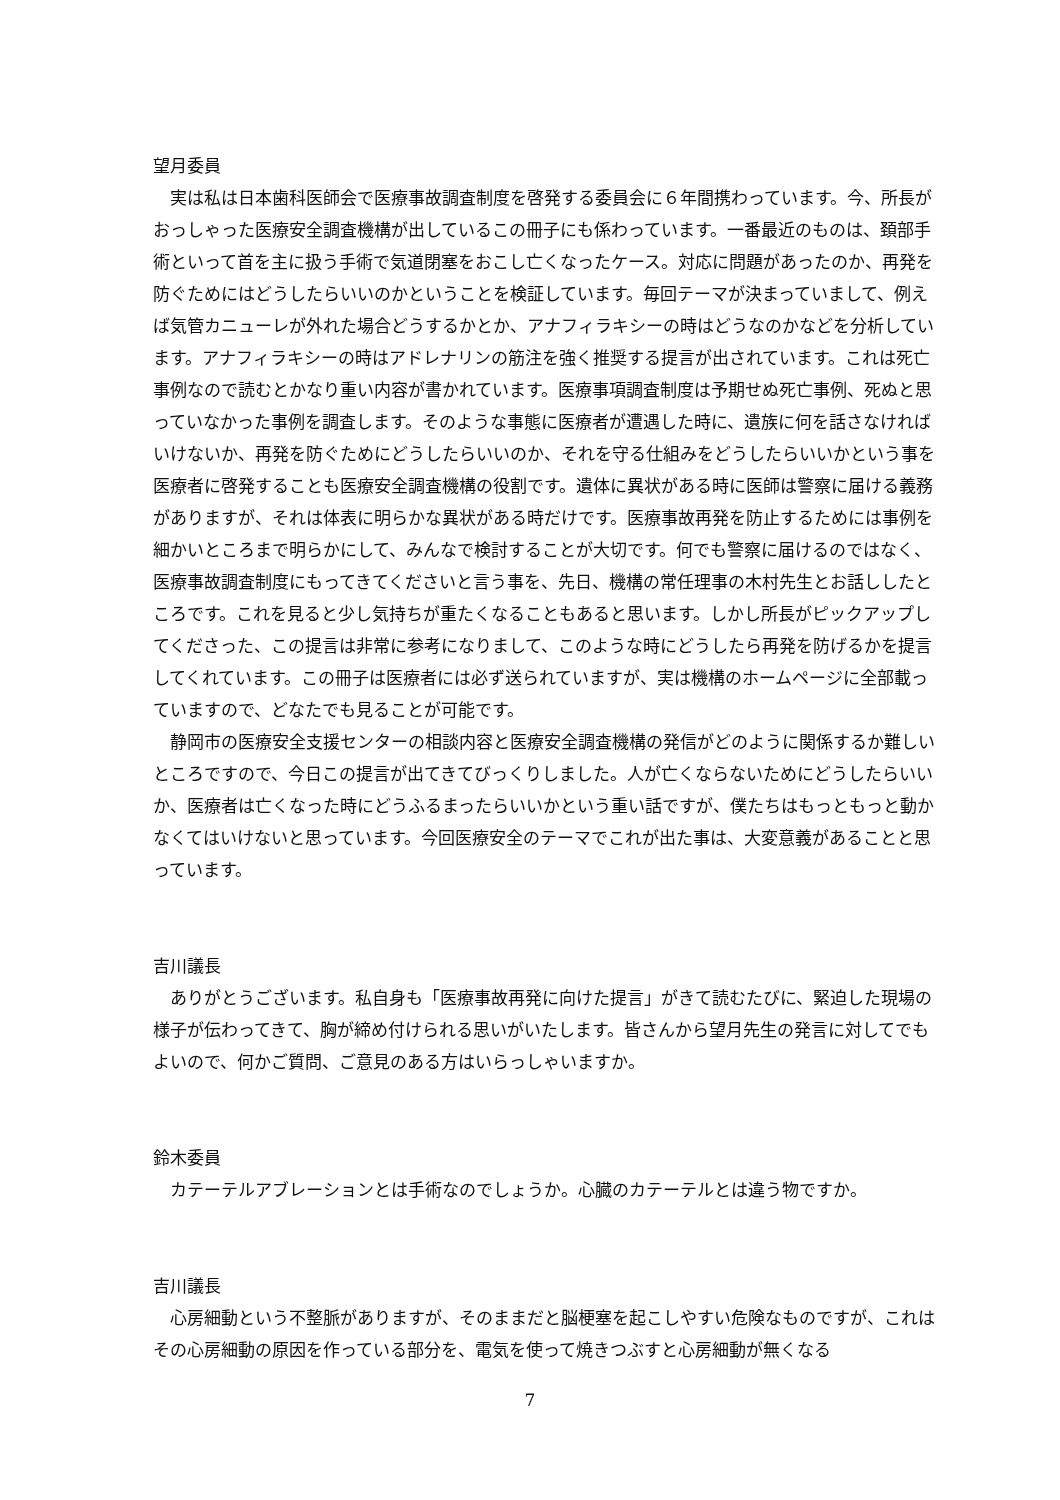望月委員
実は私は日本歯科医師会で医療事故調査制度を啓発する委員会に６年間携わっています。今、所長がおっしゃった医療安全調査機構が出しているこの冊子にも係わっています。一番最近のものは、頚部手術といって首を主に扱う手術で気道閉塞をおこし亡くなったケース。対応に問題があったのか、再発を防ぐためにはどうしたらいいのかということを検証しています。毎回テーマが決まっていまして、例えば気管カニューレが外れた場合どうするかとか、アナフィラキシーの時はどうなのかなどを分析しています。アナフィラキシーの時はアドレナリンの筋注を強く推奨する提言が出されています。これは死亡事例なので読むとかなり重い内容が書かれています。医療事項調査制度は予期せぬ死亡事例、死ぬと思っていなかった事例を調査します。そのような事態に医療者が遭遇した時に、遺族に何を話さなければいけないか、再発を防ぐためにどうしたらいいのか、それを守る仕組みをどうしたらいいかという事を医療者に啓発することも医療安全調査機構の役割です。遺体に異状がある時に医師は警察に届ける義務がありますが、それは体表に明らかな異状がある時だけです。医療事故再発を防止するためには事例を細かいところまで明らかにして、みんなで検討することが大切です。何でも警察に届けるのではなく、医療事故調査制度にもってきてくださいと言う事を、先日、機構の常任理事の木村先生とお話ししたところです。これを見ると少し気持ちが重たくなることもあると思います。しかし所長がピックアップしてくださった、この提言は非常に参考になりまして、このような時にどうしたら再発を防げるかを提言してくれています。この冊子は医療者には必ず送られていますが、実は機構のホームページに全部載っていますので、どなたでも見ることが可能です。
静岡市の医療安全支援センターの相談内容と医療安全調査機構の発信がどのように関係するか難しいところですので、今日この提言が出てきてびっくりしました。人が亡くならないためにどうしたらいいか、医療者は亡くなった時にどうふるまったらいいかという重い話ですが、僕たちはもっともっと動かなくてはいけないと思っています。今回医療安全のテーマでこれが出た事は、大変意義があることと思っています。
吉川議長
ありがとうございます。私自身も「医療事故再発に向けた提言」がきて読むたびに、緊迫した現場の様子が伝わってきて、胸が締め付けられる思いがいたします。皆さんから望月先生の発言に対してでもよいので、何かご質問、ご意見のある方はいらっしゃいますか。
鈴木委員
カテーテルアブレーションとは手術なのでしょうか。心臓のカテーテルとは違う物ですか。
吉川議長
心房細動という不整脈がありますが、そのままだと脳梗塞を起こしやすい危険なものですが、これはその心房細動の原因を作っている部分を、電気を使って焼きつぶすと心房細動が無くなる
7